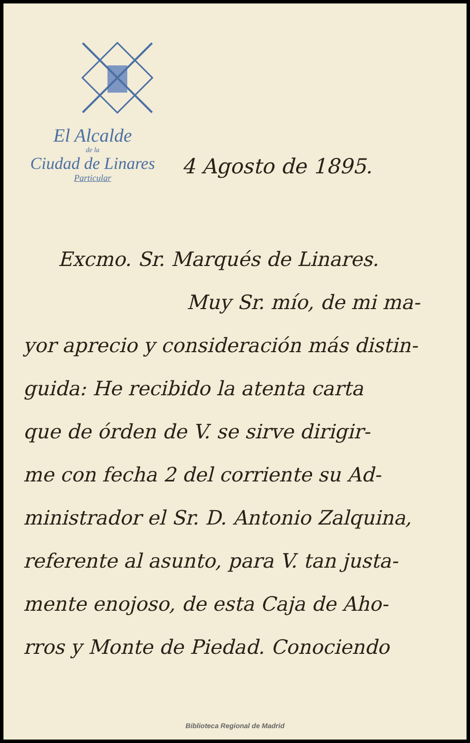El Alcalde
de la
Ciudad de Linares
Particular
4 Agosto de 1895.
Excmo. Sr. Marqués de Linares.
Muy Sr. mío, de mi ma-
yor aprecio y consideración más distin-
guida: He recibido la atenta carta
que de órden de V. se sirve dirigir-
me con fecha 2 del corriente su Ad-
ministrador el Sr. D. Antonio Zalquina,
referente al asunto, para V. tan justa-
mente enojoso, de esta Caja de Aho-
rros y Monte de Piedad. Conociendo
Biblioteca Regional de Madrid